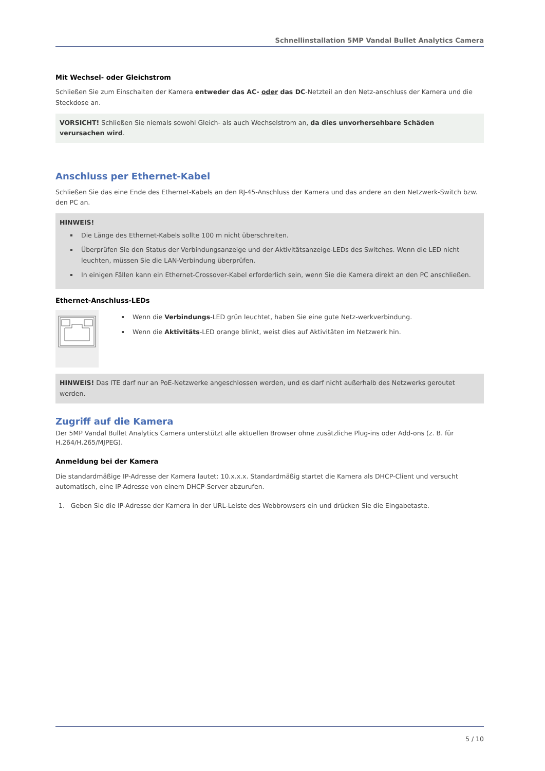Schnellinstallation 5MP Vandal Bullet Analytics Camera
Mit Wechsel- oder Gleichstrom
Schließen Sie zum Einschalten der Kamera entweder das AC- oder das DC-Netzteil an den Netz-anschluss der Kamera und die Steckdose an.
VORSICHT! Schließen Sie niemals sowohl Gleich- als auch Wechselstrom an, da dies unvorhersehbare Schäden verursachen wird.
Anschluss per Ethernet-Kabel
Schließen Sie das eine Ende des Ethernet-Kabels an den RJ-45-Anschluss der Kamera und das andere an den Netzwerk-Switch bzw. den PC an.
HINWEIS!
Die Länge des Ethernet-Kabels sollte 100 m nicht überschreiten.
Überprüfen Sie den Status der Verbindungsanzeige und der Aktivitätsanzeige-LEDs des Switches. Wenn die LED nicht leuchten, müssen Sie die LAN-Verbindung überprüfen.
In einigen Fällen kann ein Ethernet-Crossover-Kabel erforderlich sein, wenn Sie die Kamera direkt an den PC anschließen.
Ethernet-Anschluss-LEDs
Wenn die Verbindungs-LED grün leuchtet, haben Sie eine gute Netz-werkverbindung.
Wenn die Aktivitäts-LED orange blinkt, weist dies auf Aktivitäten im Netzwerk hin.
HINWEIS! Das ITE darf nur an PoE-Netzwerke angeschlossen werden, und es darf nicht außerhalb des Netzwerks geroutet werden.
Zugriff auf die Kamera
Der 5MP Vandal Bullet Analytics Camera unterstützt alle aktuellen Browser ohne zusätzliche Plug-ins oder Add-ons (z. B. für H.264/H.265/MJPEG).
Anmeldung bei der Kamera
Die standardmäßige IP-Adresse der Kamera lautet: 10.x.x.x. Standardmäßig startet die Kamera als DHCP-Client und versucht automatisch, eine IP-Adresse von einem DHCP-Server abzurufen.
1. Geben Sie die IP-Adresse der Kamera in der URL-Leiste des Webbrowsers ein und drücken Sie die Eingabetaste.
5 / 10